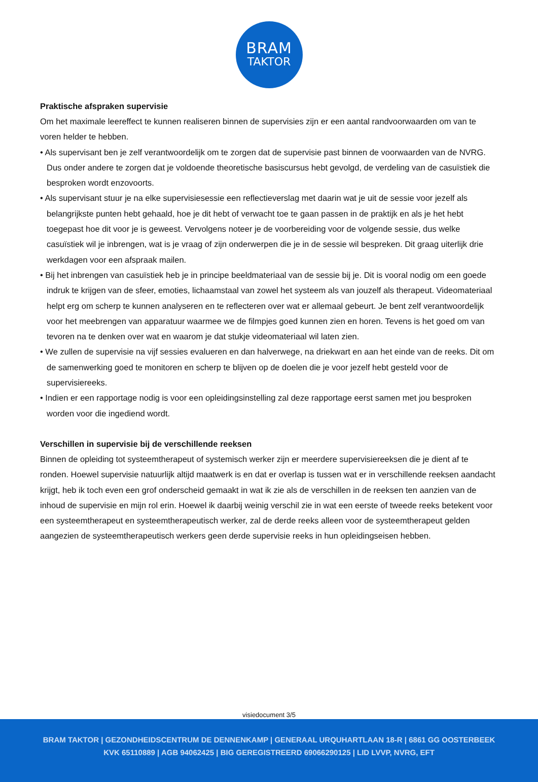BRAM
TAKTOR
Praktische afspraken supervisie
Om het maximale leereffect te kunnen realiseren binnen de supervisies zijn er een aantal randvoorwaarden om van te voren helder te hebben.
• Als supervisant ben je zelf verantwoordelijk om te zorgen dat de supervisie past binnen de voorwaarden van de NVRG. Dus onder andere te zorgen dat je voldoende theoretische basiscursus hebt gevolgd, de verdeling van de casuïstiek die besproken wordt enzovoorts.
• Als supervisant stuur je na elke supervisiesessie een reflectieverslag met daarin wat je uit de sessie voor jezelf als belangrijkste punten hebt gehaald, hoe je dit hebt of verwacht toe te gaan passen in de praktijk en als je het hebt toegepast hoe dit voor je is geweest. Vervolgens noteer je de voorbereiding voor de volgende sessie, dus welke casuïstiek wil je inbrengen, wat is je vraag of zijn onderwerpen die je in de sessie wil bespreken. Dit graag uiterlijk drie werkdagen voor een afspraak mailen.
• Bij het inbrengen van casuïstiek heb je in principe beeldmateriaal van de sessie bij je. Dit is vooral nodig om een goede indruk te krijgen van de sfeer, emoties, lichaamstaal van zowel het systeem als van jouzelf als therapeut. Videomateriaal helpt erg om scherp te kunnen analyseren en te reflecteren over wat er allemaal gebeurt. Je bent zelf verantwoordelijk voor het meebrengen van apparatuur waarmee we de filmpjes goed kunnen zien en horen. Tevens is het goed om van tevoren na te denken over wat en waarom je dat stukje videomateriaal wil laten zien.
• We zullen de supervisie na vijf sessies evalueren en dan halverwege, na driekwart en aan het einde van de reeks. Dit om de samenwerking goed te monitoren en scherp te blijven op de doelen die je voor jezelf hebt gesteld voor de supervisiereeks.
• Indien er een rapportage nodig is voor een opleidingsinstelling zal deze rapportage eerst samen met jou besproken worden voor die ingediend wordt.
Verschillen in supervisie bij de verschillende reeksen
Binnen de opleiding tot systeemtherapeut of systemisch werker zijn er meerdere supervisiereeksen die je dient af te ronden. Hoewel supervisie natuurlijk altijd maatwerk is en dat er overlap is tussen wat er in verschillende reeksen aandacht krijgt, heb ik toch even een grof onderscheid gemaakt in wat ik zie als de verschillen in de reeksen ten aanzien van de inhoud de supervisie en mijn rol erin. Hoewel ik daarbij weinig verschil zie in wat een eerste of tweede reeks betekent voor een systeemtherapeut en systeemtherapeutisch werker, zal de derde reeks alleen voor de systeemtherapeut gelden aangezien de systeemtherapeutisch werkers geen derde supervisie reeks in hun opleidingseisen hebben.
visiedocument 3/5
BRAM TAKTOR | GEZONDHEIDSCENTRUM DE DENNENKAMP | GENERAAL URQUHARTLAAN 18-R | 6861 GG OOSTERBEEK
KVK 65110889 | AGB 94062425 | BIG GEREGISTREERD 69066290125 | LID LVVP, NVRG, EFT